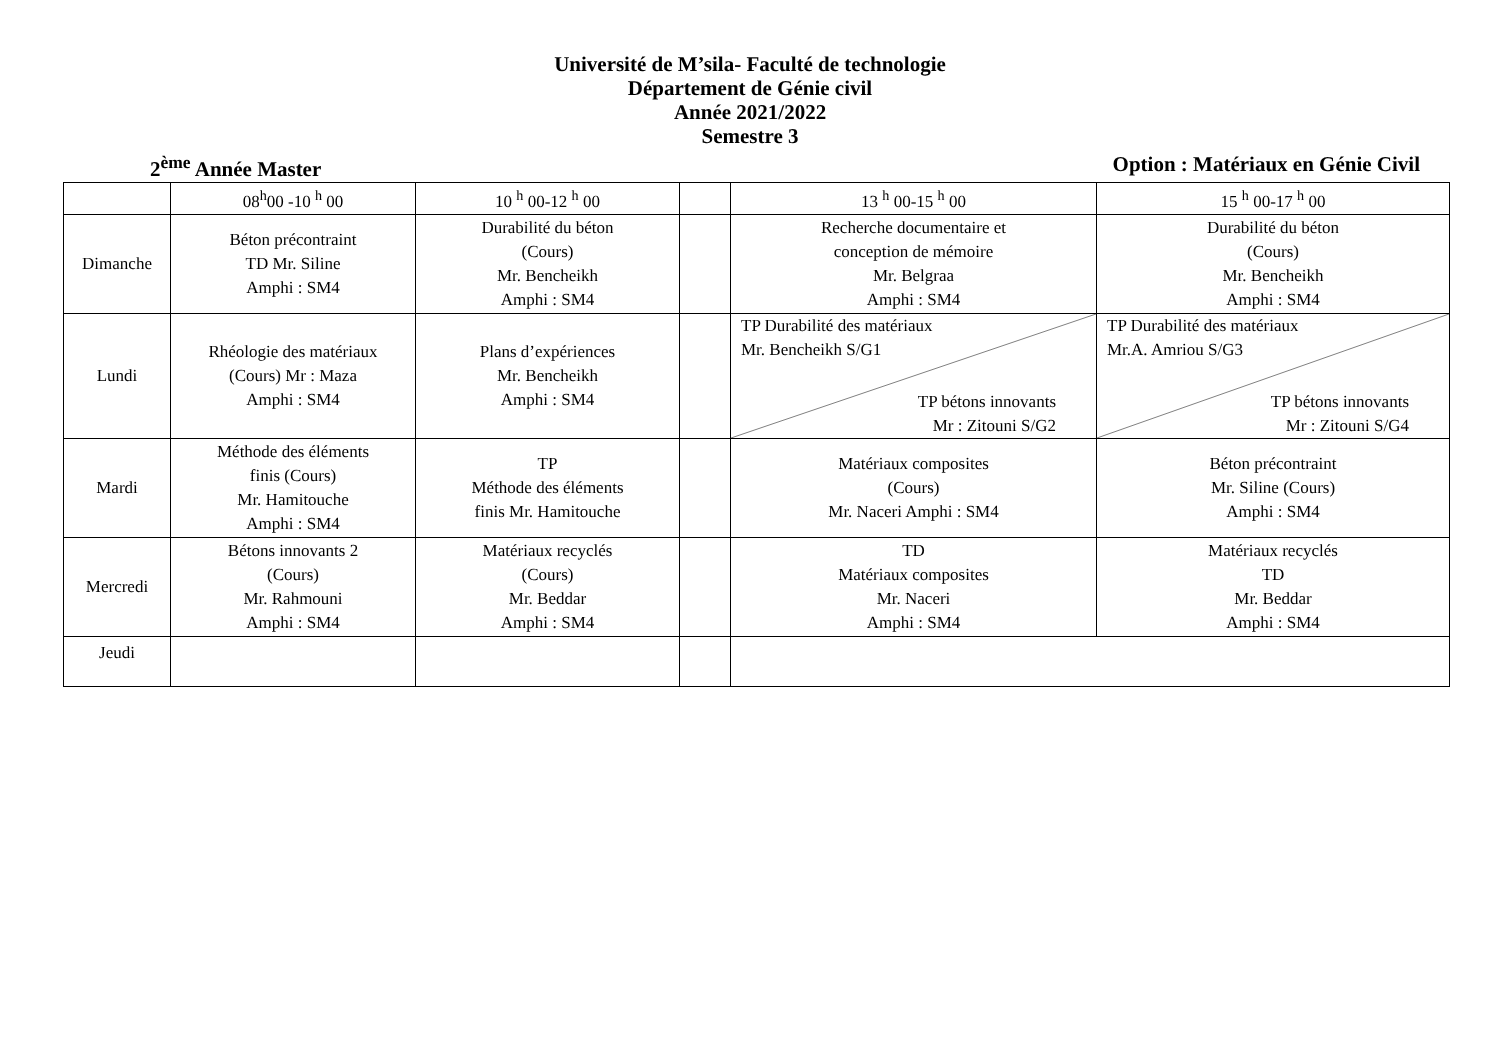Université de M’sila- Faculté de technologie
Département de Génie civil
Année 2021/2022
Semestre 3
2<sup>ème</sup> Année Master Option : Matériaux en Génie Civil
| | 08<sup>h</sup>00 -10 <sup>h</sup> 00 | 10 <sup>h</sup> 00-12 <sup>h</sup> 00 | | 13 <sup>h</sup> 00-15 <sup>h</sup> 00 | 15 <sup>h</sup> 00-17 <sup>h</sup> 00 |
| Dimanche | Béton précontraint TD Mr. Siline Amphi : SM4 | Durabilité du béton (Cours) Mr. Bencheikh Amphi : SM4 | | Recherche documentaire et conception de mémoire Mr. Belgraa Amphi : SM4 | Durabilité du béton (Cours) Mr. Bencheikh Amphi : SM4 |
| Lundi | Rhéologie des matériaux (Cours) Mr : Maza Amphi : SM4 | Plans d’expériences Mr. Bencheikh Amphi : SM4 | | TP Durabilité des matériaux Mr. Bencheikh S/G1 TP bétons innovants Mr : Zitouni S/G2 | TP Durabilité des matériaux Mr.A. Amriou S/G3 TP bétons innovants Mr : Zitouni S/G4 |
| Mardi | Méthode des éléments finis (Cours) Mr. Hamitouche Amphi : SM4 | TP Méthode des éléments finis Mr. Hamitouche | | Matériaux composites (Cours) Mr. Naceri Amphi : SM4 | Béton précontraint Mr. Siline (Cours) Amphi : SM4 |
| Mercredi | Bétons innovants 2 (Cours) Mr. Rahmouni Amphi : SM4 | Matériaux recyclés (Cours) Mr. Beddar Amphi : SM4 | | TD Matériaux composites Mr. Naceri Amphi : SM4 | Matériaux recyclés TD Mr. Beddar Amphi : SM4 |
| Jeudi | | | | | |